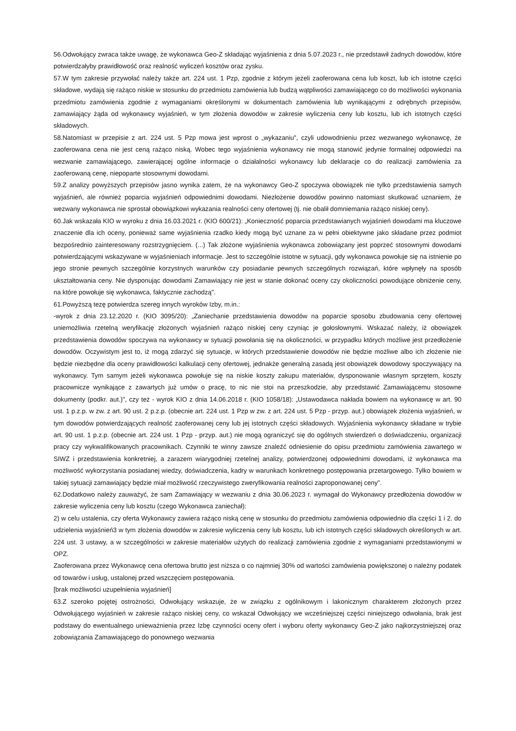56.Odwołujący zwraca także uwagę, że wykonawca Geo-Z składając wyjaśnienia z dnia 5.07.2023 r., nie przedstawił żadnych dowodów, które potwierdzałyby prawidłowość oraz realność wyliczeń kosztów oraz zysku.
57.W tym zakresie przywołać należy także art. 224 ust. 1 Pzp, zgodnie z którym jeżeli zaoferowana cena lub koszt, lub ich istotne części składowe, wydają się rażąco niskie w stosunku do przedmiotu zamówienia lub budzą wątpliwości zamawiającego co do możliwości wykonania przedmiotu zamówienia zgodnie z wymaganiami określonymi w dokumentach zamówienia lub wynikającymi z odrębnych przepisów, zamawiający żąda od wykonawcy wyjaśnień, w tym złożenia dowodów w zakresie wyliczenia ceny lub kosztu, lub ich istotnych części składowych.
58.Natomiast w przepisie z art. 224 ust. 5 Pzp mowa jest wprost o „wykazaniu", czyli udowodnieniu przez wezwanego wykonawcę, że zaoferowana cena nie jest ceną rażąco niską. Wobec tego wyjaśnienia wykonawcy nie mogą stanowić jedynie formalnej odpowiedzi na wezwanie zamawiającego, zawierającej ogólne informacje o działalności wykonawcy lub deklaracje co do realizacji zamówienia za zaoferowaną cenę, niepoparte stosownymi dowodami.
59.Z analizy powyższych przepisów jasno wynika zatem, że na wykonawcy Geo-Z spoczywa obowiązek nie tylko przedstawienia samych wyjaśnień, ale również poparcia wyjaśnień odpowiednimi dowodami. Niezłożenie dowodów powinno natomiast skutkować uznaniem, że wezwany wykonawca nie sprostał obowiązkowi wykazania realności ceny ofertowej (tj. nie obalił domniemania rażąco niskiej ceny).
60.Jak wskazała KIO w wyroku z dnia 16.03.2021 r. (KIO 600/21): „Konieczność poparcia przedstawianych wyjaśnień dowodami ma kluczowe znaczenie dla ich oceny, ponieważ same wyjaśnienia rzadko kiedy mogą być uznane za w pełni obiektywne jako składane przez podmiot bezpośrednio zainteresowany rozstrzygnięciem. (...) Tak złożone wyjaśnienia wykonawca zobowiązany jest poprzeć stosownymi dowodami potwierdzającymi wskazywane w wyjaśnieniach informacje. Jest to szczególnie istotne w sytuacji, gdy wykonawca powołuje się na istnienie po jego stronie pewnych szczególnie korzystnych warunków czy posiadanie pewnych szczególnych rozwiązań, które wpłynęły na sposób ukształtowania ceny. Nie dysponując dowodami Zamawiający nie jest w stanie dokonać oceny czy okoliczności powodujące obniżenie ceny, na które powołuje się wykonawca, faktycznie zachodzą".
61.Powyższą tezę potwierdza szereg innych wyroków Izby, m.in.:
-wyrok z dnia 23.12.2020 r. (KIO 3095/20): „Zaniechanie przedstawienia dowodów na poparcie sposobu zbudowania ceny ofertowej uniemożliwia rzetelną weryfikację złożonych wyjaśnień rażąco niskiej ceny czyniąc je gołosłownymi. Wskazać należy, iż obowiązek przedstawienia dowodów spoczywa na wykonawcy w sytuacji powołania się na okoliczności, w przypadku których możliwe jest przedłożenie dowodów. Oczywistym jest to, iż mogą zdarzyć się sytuacje, w których przedstawienie dowodów nie będzie możliwe albo ich złożenie nie będzie niezbędne dla oceny prawidłowości kalkulacji ceny ofertowej, jednakże generalną zasadą jest obowiązek dowodowy spoczywający na wykonawcy. Tym samym jeżeli wykonawca powołuje się na niskie koszty zakupu materiałów, dysponowanie własnym sprzętem, koszty pracownicze wynikające z zawartych już umów o pracę, to nic nie stoi na przeszkodzie, aby przedstawić Zamawiającemu stosowne dokumenty (podkr. aut.)", czy też - wyrok KIO z dnia 14.06.2018 r. (KIO 1058/18): „Ustawodawca nakłada bowiem na wykonawcę w art. 90 ust. 1 p.z.p. w zw. z art. 90 ust. 2 p.z.p. (obecnie art. 224 ust. 1 Pzp w zw. z art. 224 ust. 5 Pzp - przyp. aut.) obowiązek złożenia wyjaśnień, w tym dowodów potwierdzających realność zaoferowanej ceny lub jej istotnych części składowych. Wyjaśnienia wykonawcy składane w trybie art. 90 ust. 1 p.z.p. (obecnie art. 224 ust. 1 Pzp - przyp. aut.) nie mogą ograniczyć się do ogólnych stwierdzeń o doświadczeniu, organizacji pracy czy wykwalifikowanych pracownikach. Czynniki te winny zawsze znaleźć odniesienie do opisu przedmiotu zamówienia zawartego w SIWZ i przedstawienia konkretniej, a zarazem wiarygodniej rzetelnej analizy, potwierdzonej odpowiednimi dowodami, iż wykonawca ma możliwość wykorzystania posiadanej wiedzy, doświadczenia, kadry w warunkach konkretnego postępowania przetargowego. Tylko bowiem w takiej sytuacji zamawiający będzie miał możliwość rzeczywistego zweryfikowania realności zaproponowanej ceny".
62.Dodatkowo należy zauważyć, że sam Zamawiający w wezwaniu z dnia 30.06.2023 r. wymagał do Wykonawcy przedłożenia dowodów w zakresie wyliczenia ceny lub kosztu (czego Wykonawca zaniechał):
2) w celu ustalenia, czy oferta Wykonawcy zawiera rażąco niską cenę w stosunku do przedmiotu zamówienia odpowiednio dla części 1 i 2. do udzielenia wyjaśnień3 w tym złożenia dowodów w zakresie wyliczenia ceny lub kosztu, lub ich istotnych części składowych określonych w art. 224 ust. 3 ustawy, a w szczególności w zakresie materiałów użytych do realizacji zamówienia zgodnie z wymaganiami przedstawionymi w OPZ.
Zaoferowana przez Wykonawcę cena ofertowa brutto jest niższa o co najmniej 30% od wartości zamówienia powiększonej o należny podatek od towarów i usług, ustalonej przed wszczęciem postępowania.
[brak możliwości uzupełnienia wyjaśnień]
63.Z szeroko pojętej ostrożności, Odwołujący wskazuje, że w związku z ogólnikowym i lakonicznym charakterem złożonych przez Odwołującego wyjaśnień w zakresie rażąco niskiej ceny, co wskazał Odwołujący we wcześniejszej części niniejszego odwołania, brak jest podstawy do ewentualnego unieważnienia przez Izbę czynności oceny ofert i wyboru oferty wykonawcy Geo-Z jako najkorzystniejszej oraz zobowiązania Zamawiającego do ponownego wezwania